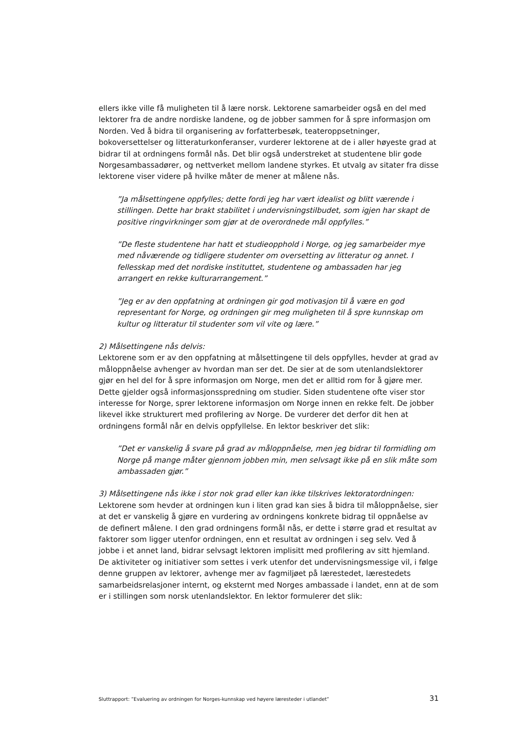ellers ikke ville få muligheten til å lære norsk. Lektorene samarbeider også en del med lektorer fra de andre nordiske landene, og de jobber sammen for å spre informasjon om Norden. Ved å bidra til organisering av forfatterbesøk, teateroppsetninger, bokoversettelser og litteraturkonferanser, vurderer lektorene at de i aller høyeste grad at bidrar til at ordningens formål nås. Det blir også understreket at studentene blir gode Norgesambassadører, og nettverket mellom landene styrkes. Et utvalg av sitater fra disse lektorene viser videre på hvilke måter de mener at målene nås.
”Ja målsettingene oppfylles; dette fordi jeg har vært idealist og blitt værende i stillingen. Dette har brakt stabilitet i undervisningstilbudet, som igjen har skapt de positive ringvirkninger som gjør at de overordnede mål oppfylles.”
”De fleste studentene har hatt et studieopphold i Norge, og jeg samarbeider mye med nåværende og tidligere studenter om oversetting av litteratur og annet. I fellesskap med det nordiske instituttet, studentene og ambassaden har jeg arrangert en rekke kulturarrangement.”
”Jeg er av den oppfatning at ordningen gir god motivasjon til å være en god representant for Norge, og ordningen gir meg muligheten til å spre kunnskap om kultur og litteratur til studenter som vil vite og lære.”
2) Målsettingene nås delvis:
Lektorene som er av den oppfatning at målsettingene til dels oppfylles, hevder at grad av måloppnåelse avhenger av hvordan man ser det. De sier at de som utenlandslektorer gjør en hel del for å spre informasjon om Norge, men det er alltid rom for å gjøre mer. Dette gjelder også informasjonsspredning om studier. Siden studentene ofte viser stor interesse for Norge, sprer lektorene informasjon om Norge innen en rekke felt. De jobber likevel ikke strukturert med profilering av Norge. De vurderer det derfor dit hen at ordningens formål når en delvis oppfyllelse. En lektor beskriver det slik:
”Det er vanskelig å svare på grad av måloppnåelse, men jeg bidrar til formidling om Norge på mange måter gjennom jobben min, men selvsagt ikke på en slik måte som ambassaden gjør.”
3) Målsettingene nås ikke i stor nok grad eller kan ikke tilskrives lektoratordningen:
Lektorene som hevder at ordningen kun i liten grad kan sies å bidra til måloppnåelse, sier at det er vanskelig å gjøre en vurdering av ordningens konkrete bidrag til oppnåelse av de definert målene. I den grad ordningens formål nås, er dette i større grad et resultat av faktorer som ligger utenfor ordningen, enn et resultat av ordningen i seg selv. Ved å jobbe i et annet land, bidrar selvsagt lektoren implisitt med profilering av sitt hjemland. De aktiviteter og initiativer som settes i verk utenfor det undervisningsmessige vil, i følge denne gruppen av lektorer, avhenge mer av fagmiljøet på lærestedet, lærestedets samarbeidsrelasjoner internt, og eksternt med Norges ambassade i landet, enn at de som er i stillingen som norsk utenlandslektor. En lektor formulerer det slik:
Sluttrapport: ”Evaluering av ordningen for Norges-kunnskap ved høyere læresteder i utlandet” 31